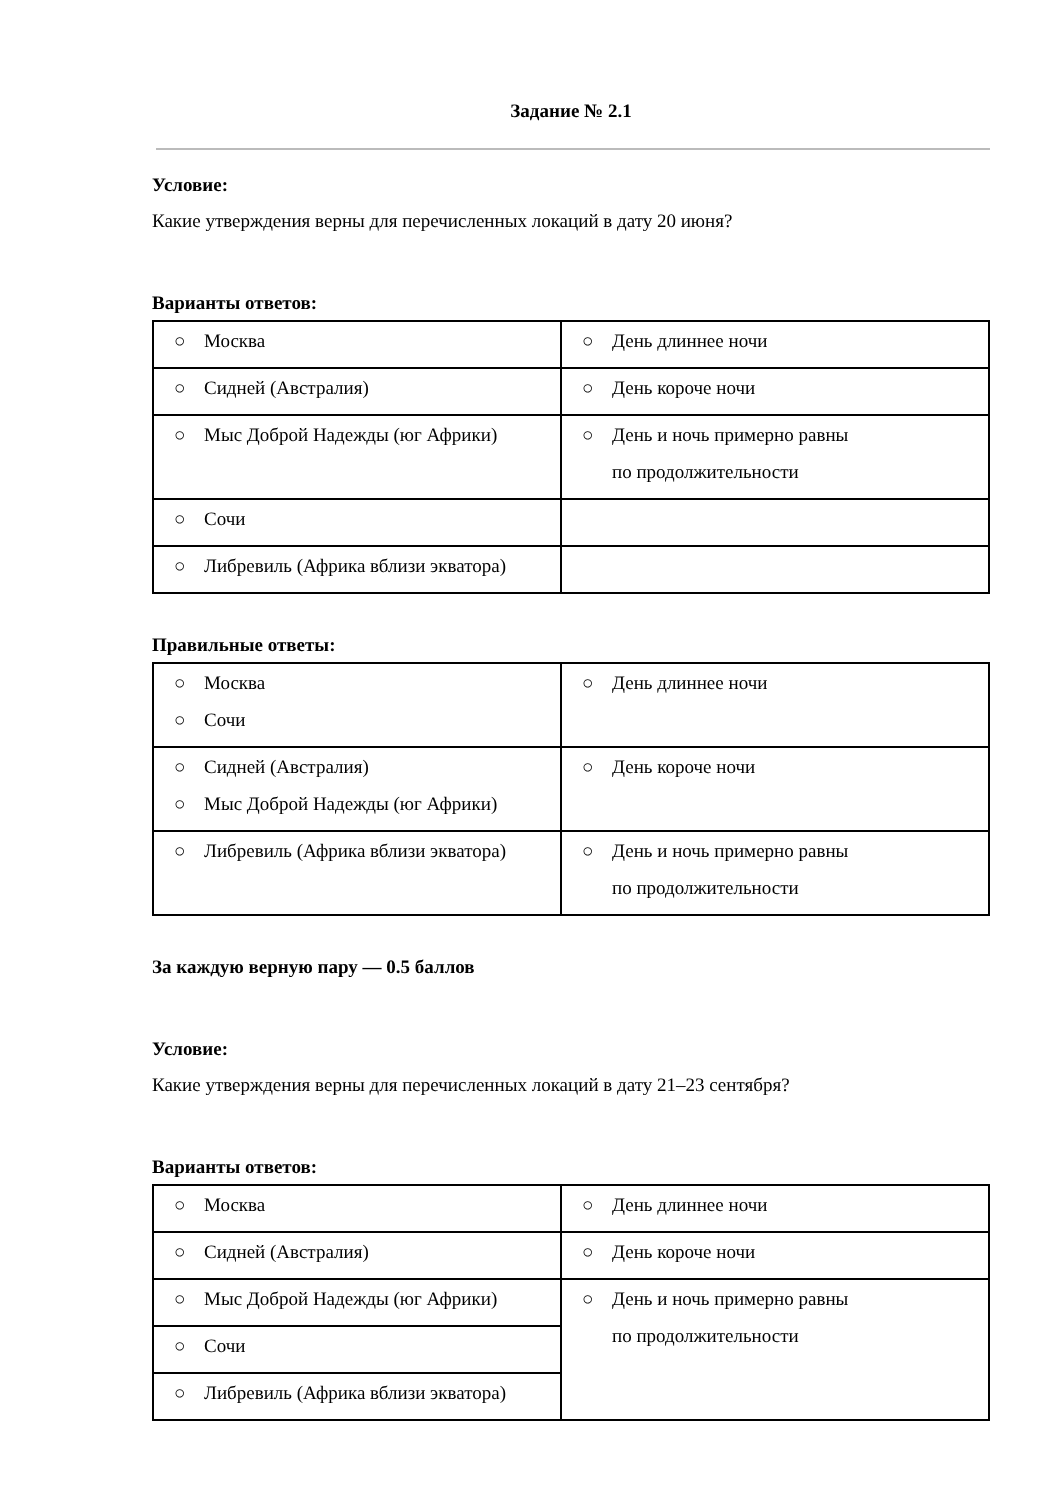Задание № 2.1
Условие:
Какие утверждения верны для перечисленных локаций в дату 20 июня?
Варианты ответов:
| ○ Москва | ○ День длиннее ночи |
| ○ Сидней (Австралия) | ○ День короче ночи |
| ○ Мыс Доброй Надежды (юг Африки) | ○ День и ночь примерно равны по продолжительности |
| ○ Сочи | |
| ○ Либревиль (Африка вблизи экватора) | |
Правильные ответы:
| ○ Москва ○ Сочи | ○ День длиннее ночи |
| ○ Сидней (Австралия) ○ Мыс Доброй Надежды (юг Африки) | ○ День короче ночи |
| ○ Либревиль (Африка вблизи экватора) | ○ День и ночь примерно равны по продолжительности |
За каждую верную пару — 0.5 баллов
Условие:
Какие утверждения верны для перечисленных локаций в дату 21–23 сентября?
Варианты ответов:
| ○ Москва | ○ День длиннее ночи |
| ○ Сидней (Австралия) | ○ День короче ночи |
| ○ Мыс Доброй Надежды (юг Африки) | ○ День и ночь примерно равны по продолжительности |
| ○ Сочи | |
| ○ Либревиль (Африка вблизи экватора) | |